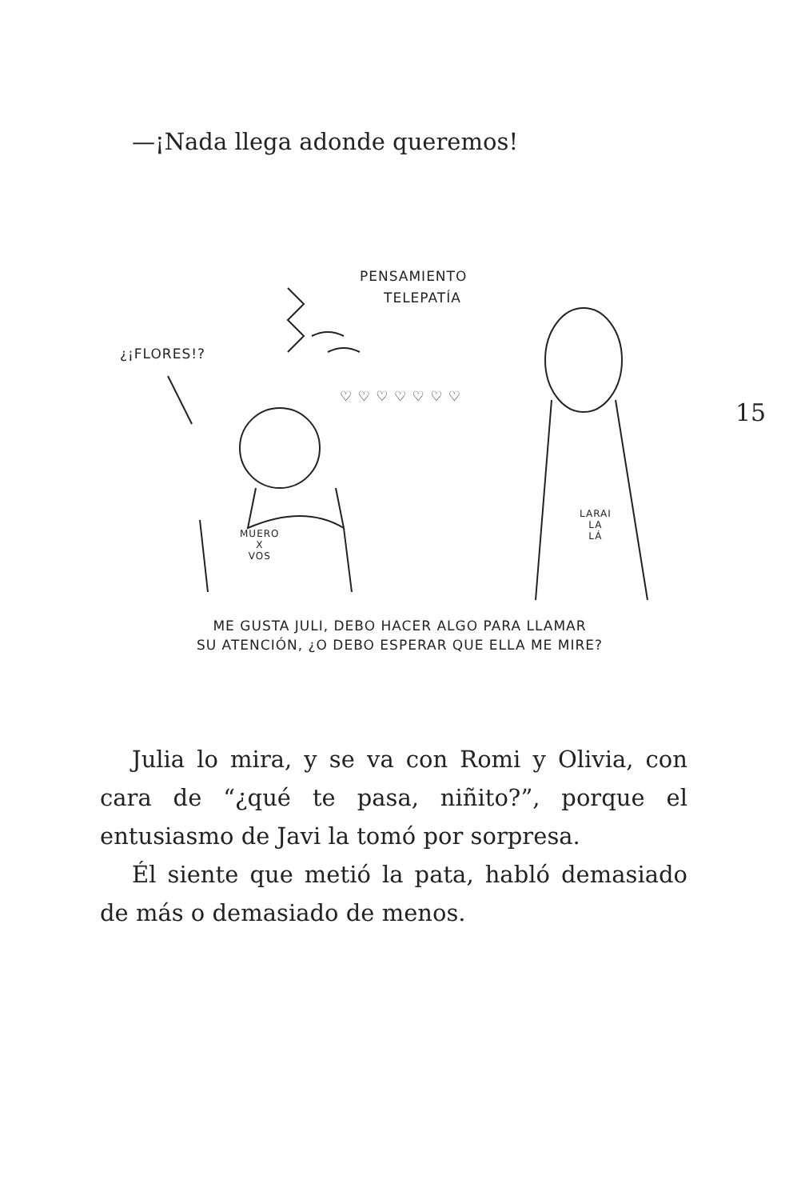—¡Nada llega adonde queremos!
PENSAMIENTO
TELEPATÍA
¿¡FLORES!?
♡ ♡ ♡ ♡ ♡ ♡ ♡
MUERO
X
VOS
LARAI
LA
LÁ
ME GUSTA JULI, DEBO HACER ALGO PARA LLAMAR
SU ATENCIÓN, ¿O DEBO ESPERAR QUE ELLA ME MIRE?
15
Julia lo mira, y se va con Romi y Olivia, con cara de “¿qué te pasa, niñito?”, porque el entusiasmo de Javi la tomó por sorpresa.
Él siente que metió la pata, habló demasiado de más o demasiado de menos.